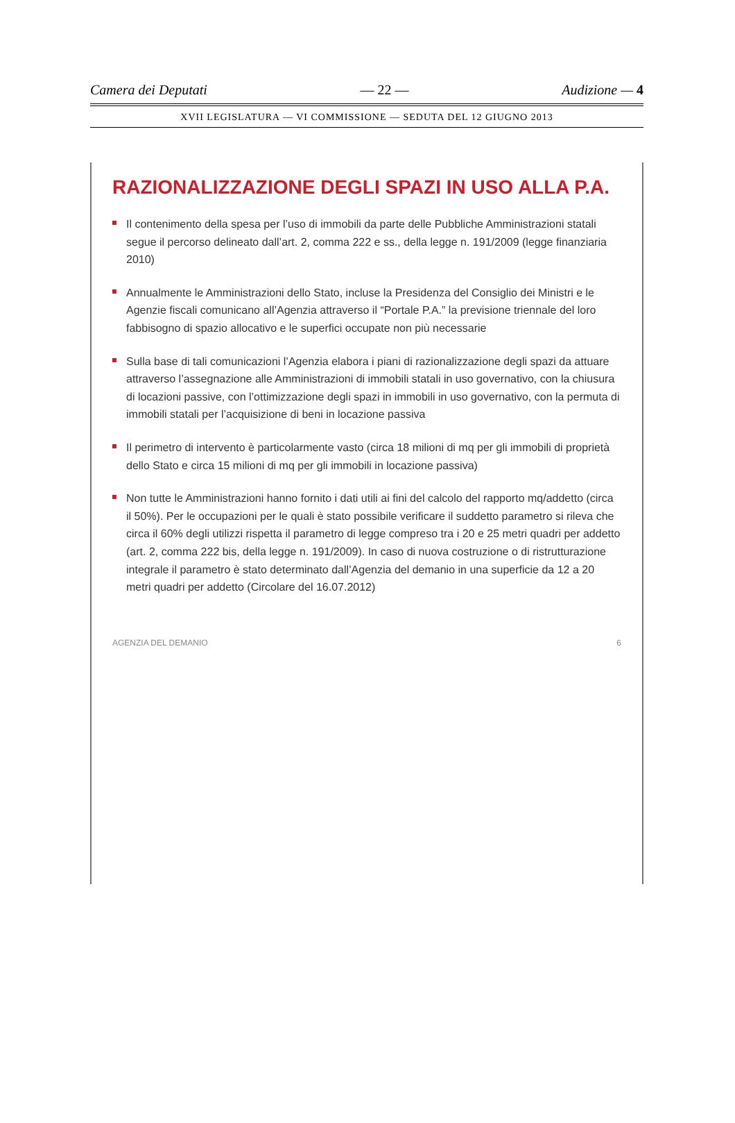Camera dei Deputati — 22 — Audizione — 4
XVII LEGISLATURA — VI COMMISSIONE — SEDUTA DEL 12 GIUGNO 2013
RAZIONALIZZAZIONE DEGLI SPAZI IN USO ALLA P.A.
Il contenimento della spesa per l’uso di immobili da parte delle Pubbliche Amministrazioni statali segue il percorso delineato dall’art. 2, comma 222 e ss., della legge n. 191/2009 (legge finanziaria 2010)
Annualmente le Amministrazioni dello Stato, incluse la Presidenza del Consiglio dei Ministri e le Agenzie fiscali comunicano all’Agenzia attraverso il “Portale P.A.” la previsione triennale del loro fabbisogno di spazio allocativo e le superfici occupate non più necessarie
Sulla base di tali comunicazioni l’Agenzia elabora i piani di razionalizzazione degli spazi da attuare attraverso l’assegnazione alle Amministrazioni di immobili statali in uso governativo, con la chiusura di locazioni passive, con l’ottimizzazione degli spazi in immobili in uso governativo, con la permuta di immobili statali per l’acquisizione di beni in locazione passiva
Il perimetro di intervento è particolarmente vasto (circa 18 milioni di mq per gli immobili di proprietà dello Stato e circa 15 milioni di mq per gli immobili in locazione passiva)
Non tutte le Amministrazioni hanno fornito i dati utili ai fini del calcolo del rapporto mq/addetto (circa il 50%). Per le occupazioni per le quali è stato possibile verificare il suddetto parametro si rileva che circa il 60% degli utilizzi rispetta il parametro di legge compreso tra i 20 e 25 metri quadri per addetto (art. 2, comma 222 bis, della legge n. 191/2009). In caso di nuova costruzione o di ristrutturazione integrale il parametro è stato determinato dall’Agenzia del demanio in una superficie da 12 a 20 metri quadri per addetto (Circolare del 16.07.2012)
AGENZIA DEL DEMANIO 6